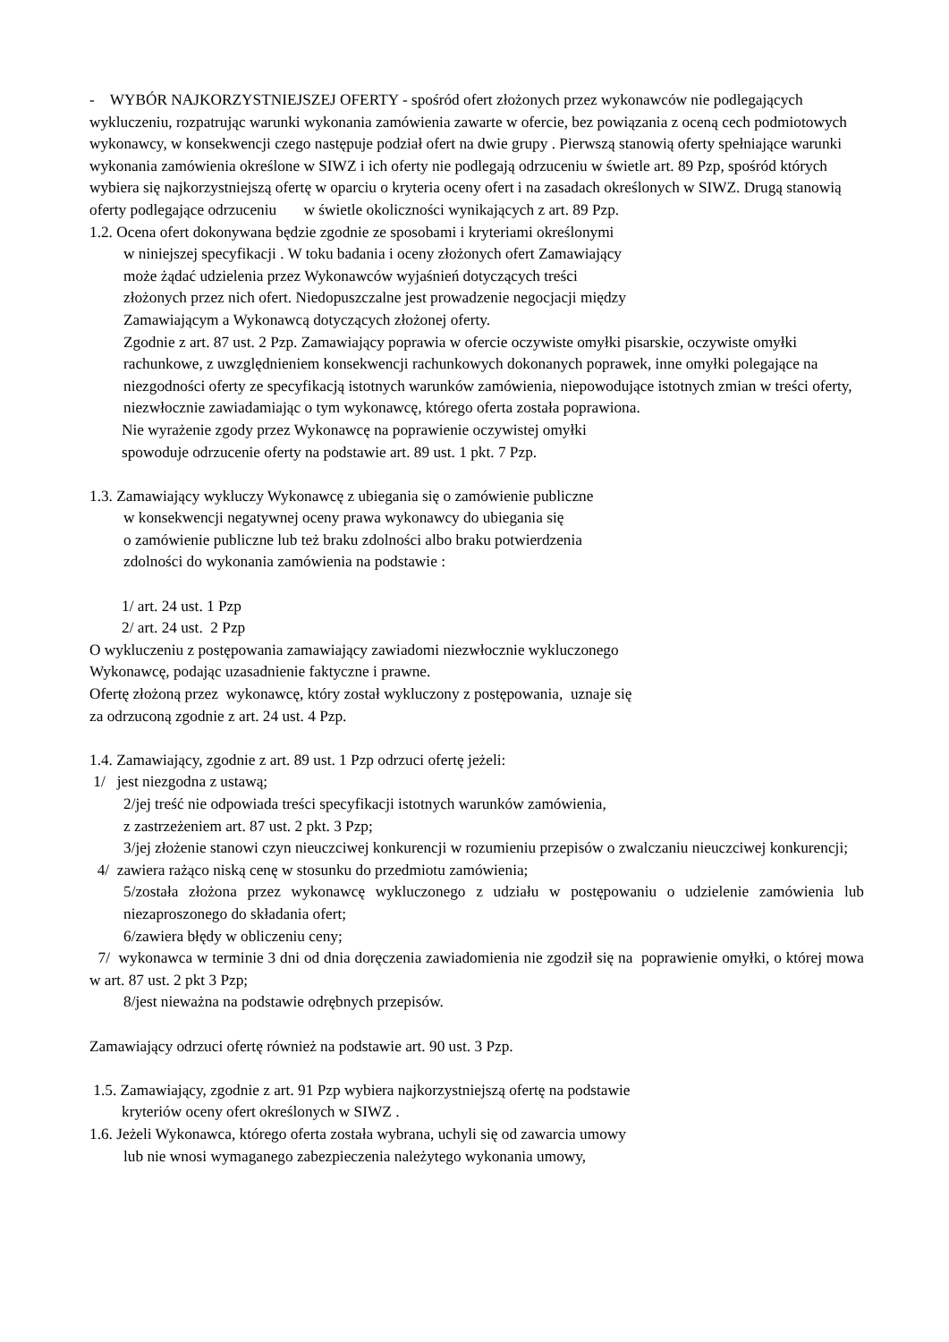- WYBÓR NAJKORZYSTNIEJSZEJ OFERTY - spośród ofert złożonych przez wykonawców nie podlegających wykluczeniu, rozpatrując warunki wykonania zamówienia zawarte w ofercie, bez powiązania z oceną cech podmiotowych wykonawcy, w konsekwencji czego następuje podział ofert na dwie grupy . Pierwszą stanowią oferty spełniające warunki wykonania zamówienia określone w SIWZ i ich oferty nie podlegają odrzuceniu w świetle art. 89 Pzp, spośród których wybiera się najkorzystniejszą ofertę w oparciu o kryteria oceny ofert i na zasadach określonych w SIWZ. Drugą stanowią oferty podlegające odrzuceniu w świetle okoliczności wynikających z art. 89 Pzp.
1.2. Ocena ofert dokonywana będzie zgodnie ze sposobami i kryteriami określonymi
w niniejszej specyfikacji . W toku badania i oceny złożonych ofert Zamawiający
może żądać udzielenia przez Wykonawców wyjaśnień dotyczących treści
złożonych przez nich ofert. Niedopuszczalne jest prowadzenie negocjacji między
Zamawiającym a Wykonawcą dotyczących złożonej oferty.
Zgodnie z art. 87 ust. 2 Pzp. Zamawiający poprawia w ofercie oczywiste omyłki pisarskie, oczywiste omyłki rachunkowe, z uwzględnieniem konsekwencji rachunkowych dokonanych poprawek, inne omyłki polegające na niezgodności oferty ze specyfikacją istotnych warunków zamówienia, niepowodujące istotnych zmian w treści oferty,
niezwłocznie zawiadamiając o tym wykonawcę, którego oferta została poprawiona.
Nie wyrażenie zgody przez Wykonawcę na poprawienie oczywistej omyłki
spowoduje odrzucenie oferty na podstawie art. 89 ust. 1 pkt. 7 Pzp.
1.3. Zamawiający wykluczy Wykonawcę z ubiegania się o zamówienie publiczne
w konsekwencji negatywnej oceny prawa wykonawcy do ubiegania się
o zamówienie publiczne lub też braku zdolności albo braku potwierdzenia
zdolności do wykonania zamówienia na podstawie :
1/ art. 24 ust. 1 Pzp
2/ art. 24 ust. 2 Pzp
O wykluczeniu z postępowania zamawiający zawiadomi niezwłocznie wykluczonego
Wykonawcę, podając uzasadnienie faktyczne i prawne.
Ofertę złożoną przez wykonawcę, który został wykluczony z postępowania, uznaje się
za odrzuconą zgodnie z art. 24 ust. 4 Pzp.
1.4. Zamawiający, zgodnie z art. 89 ust. 1 Pzp odrzuci ofertę jeżeli:
1/ jest niezgodna z ustawą;
2/jej treść nie odpowiada treści specyfikacji istotnych warunków zamówienia,
z zastrzeżeniem art. 87 ust. 2 pkt. 3 Pzp;
3/jej złożenie stanowi czyn nieuczciwej konkurencji w rozumieniu przepisów o zwalczaniu nieuczciwej konkurencji;
4/ zawiera rażąco niską cenę w stosunku do przedmiotu zamówienia;
5/została złożona przez wykonawcę wykluczonego z udziału w postępowaniu o udzielenie zamówienia lub niezaproszonego do składania ofert;
6/zawiera błędy w obliczeniu ceny;
7/ wykonawca w terminie 3 dni od dnia doręczenia zawiadomienia nie zgodził się na poprawienie omyłki, o której mowa w art. 87 ust. 2 pkt 3 Pzp;
8/jest nieważna na podstawie odrębnych przepisów.
Zamawiający odrzuci ofertę również na podstawie art. 90 ust. 3 Pzp.
1.5. Zamawiający, zgodnie z art. 91 Pzp wybiera najkorzystniejszą ofertę na podstawie
kryteriów oceny ofert określonych w SIWZ .
1.6. Jeżeli Wykonawca, którego oferta została wybrana, uchyli się od zawarcia umowy
lub nie wnosi wymaganego zabezpieczenia należytego wykonania umowy,